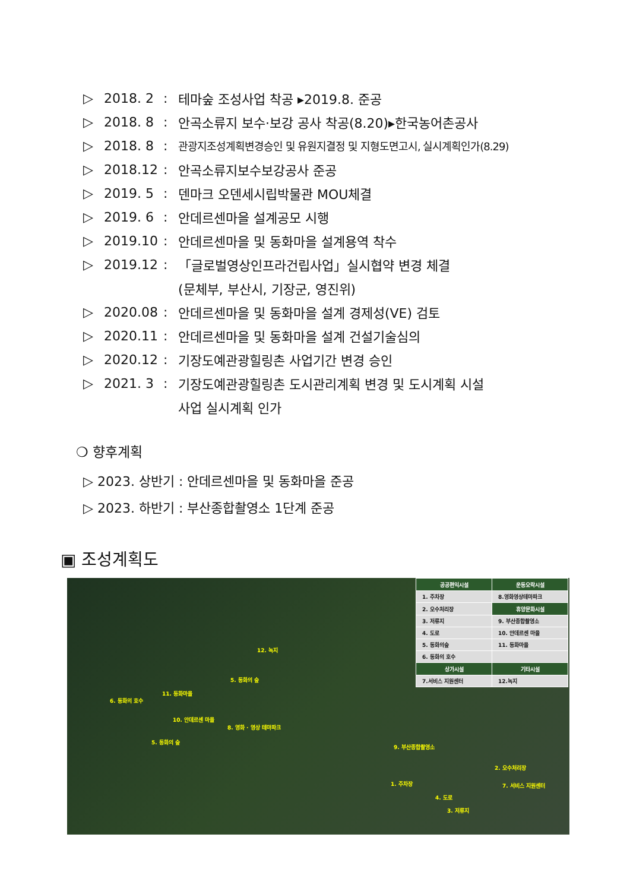▷ 2018. 2: 테마숲 조성사업 착공 ▸2019.8. 준공
▷ 2018. 8: 안곡소류지 보수·보강 공사 착공(8.20)▸한국농어촌공사
▷ 2018. 8: 관광지조성계획변경승인 및 유원지결정 및 지형도면고시, 실시계획인가(8.29)
▷ 2018.12: 안곡소류지보수보강공사 준공
▷ 2019. 5: 덴마크 오덴세시립박물관 MOU체결
▷ 2019. 6: 안데르센마을 설계공모 시행
▷ 2019.10: 안데르센마을 및 동화마을 설계용역 착수
▷ 2019.12: 「글로벌영상인프라건립사업」실시협약 변경 체결
(문체부, 부산시, 기장군, 영진위)
▷ 2020.08: 안데르센마을 및 동화마을 설계 경제성(VE) 검토
▷ 2020.11: 안데르센마을 및 동화마을 설계 건설기술심의
▷ 2020.12: 기장도예관광힐링촌 사업기간 변경 승인
▷ 2021. 3: 기장도예관광힐링촌 도시관리계획 변경 및 도시계획 시설
사업 실시계획 인가
❍ 향후계획
▷ 2023. 상반기 : 안데르센마을 및 동화마을 준공
▷ 2023. 하반기 : 부산종합촬영소 1단계 준공
▣ 조성계획도
| 공공편익시설 | 운동오락시설 |
| --- | --- |
| 1. 주차장 | 8.영화영상테마파크 |
| 2. 오수처리장 | 휴양문화시설 |
| 3. 저류지 | 9. 부산종합촬영소 |
| 4. 도로 | 10. 안데르센 마을 |
| 5. 동화의숲 | 11. 동화마을 |
| 6. 동화의 호수 | |
| 상가시설 | 기타시설 |
| 7.서비스 지원센터 | 12.녹지 |
12. 녹지
5. 동화의 숲
11. 동화마을
6. 동화의 호수
10. 안데르센 마을
8. 영화 · 영상 테마파크
5. 동화의 숲
9. 부산종합촬영소
2. 오수처리장
1. 주차장 7. 서비스 지원센터
4. 도로
3. 저류지